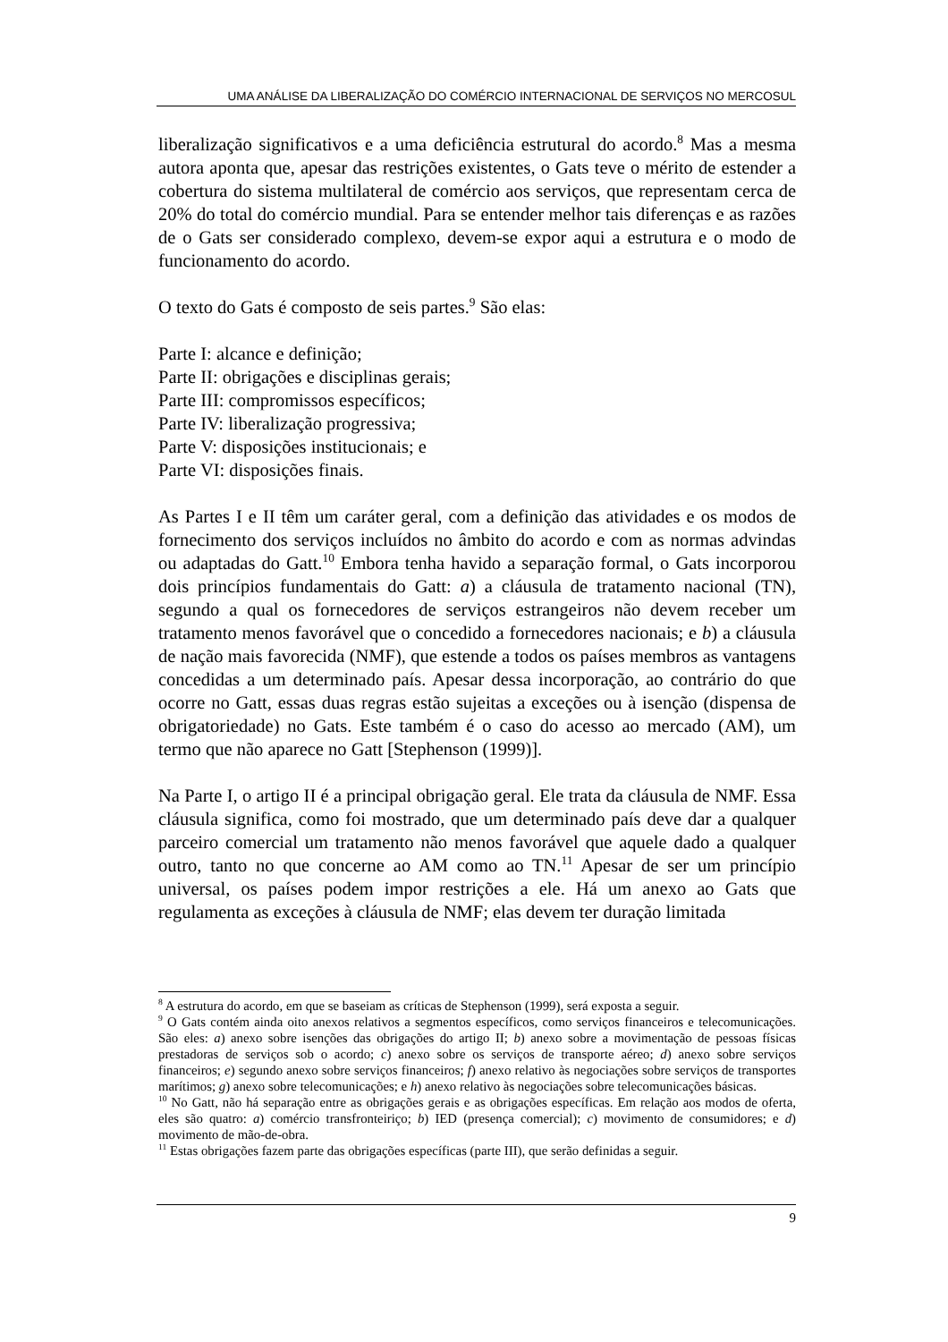UMA ANÁLISE DA LIBERALIZAÇÃO DO COMÉRCIO INTERNACIONAL DE SERVIÇOS NO MERCOSUL
liberalização significativos e a uma deficiência estrutural do acordo.<sup>8</sup> Mas a mesma autora aponta que, apesar das restrições existentes, o Gats teve o mérito de estender a cobertura do sistema multilateral de comércio aos serviços, que representam cerca de 20% do total do comércio mundial. Para se entender melhor tais diferenças e as razões de o Gats ser considerado complexo, devem-se expor aqui a estrutura e o modo de funcionamento do acordo.
O texto do Gats é composto de seis partes.<sup>9</sup> São elas:
Parte I: alcance e definição;
Parte II: obrigações e disciplinas gerais;
Parte III: compromissos específicos;
Parte IV: liberalização progressiva;
Parte V: disposições institucionais; e
Parte VI: disposições finais.
As Partes I e II têm um caráter geral, com a definição das atividades e os modos de fornecimento dos serviços incluídos no âmbito do acordo e com as normas advindas ou adaptadas do Gatt.<sup>10</sup> Embora tenha havido a separação formal, o Gats incorporou dois princípios fundamentais do Gatt: a) a cláusula de tratamento nacional (TN), segundo a qual os fornecedores de serviços estrangeiros não devem receber um tratamento menos favorável que o concedido a fornecedores nacionais; e b) a cláusula de nação mais favorecida (NMF), que estende a todos os países membros as vantagens concedidas a um determinado país. Apesar dessa incorporação, ao contrário do que ocorre no Gatt, essas duas regras estão sujeitas a exceções ou à isenção (dispensa de obrigatoriedade) no Gats. Este também é o caso do acesso ao mercado (AM), um termo que não aparece no Gatt [Stephenson (1999)].
Na Parte I, o artigo II é a principal obrigação geral. Ele trata da cláusula de NMF. Essa cláusula significa, como foi mostrado, que um determinado país deve dar a qualquer parceiro comercial um tratamento não menos favorável que aquele dado a qualquer outro, tanto no que concerne ao AM como ao TN.<sup>11</sup> Apesar de ser um princípio universal, os países podem impor restrições a ele. Há um anexo ao Gats que regulamenta as exceções à cláusula de NMF; elas devem ter duração limitada
<sup>8</sup> A estrutura do acordo, em que se baseiam as críticas de Stephenson (1999), será exposta a seguir.
<sup>9</sup> O Gats contém ainda oito anexos relativos a segmentos específicos, como serviços financeiros e telecomunicações. São eles: a) anexo sobre isenções das obrigações do artigo II; b) anexo sobre a movimentação de pessoas físicas prestadoras de serviços sob o acordo; c) anexo sobre os serviços de transporte aéreo; d) anexo sobre serviços financeiros; e) segundo anexo sobre serviços financeiros; f) anexo relativo às negociações sobre serviços de transportes marítimos; g) anexo sobre telecomunicações; e h) anexo relativo às negociações sobre telecomunicações básicas.
<sup>10</sup> No Gatt, não há separação entre as obrigações gerais e as obrigações específicas. Em relação aos modos de oferta, eles são quatro: a) comércio transfronteiriço; b) IED (presença comercial); c) movimento de consumidores; e d) movimento de mão-de-obra.
<sup>11</sup> Estas obrigações fazem parte das obrigações específicas (parte III), que serão definidas a seguir.
9